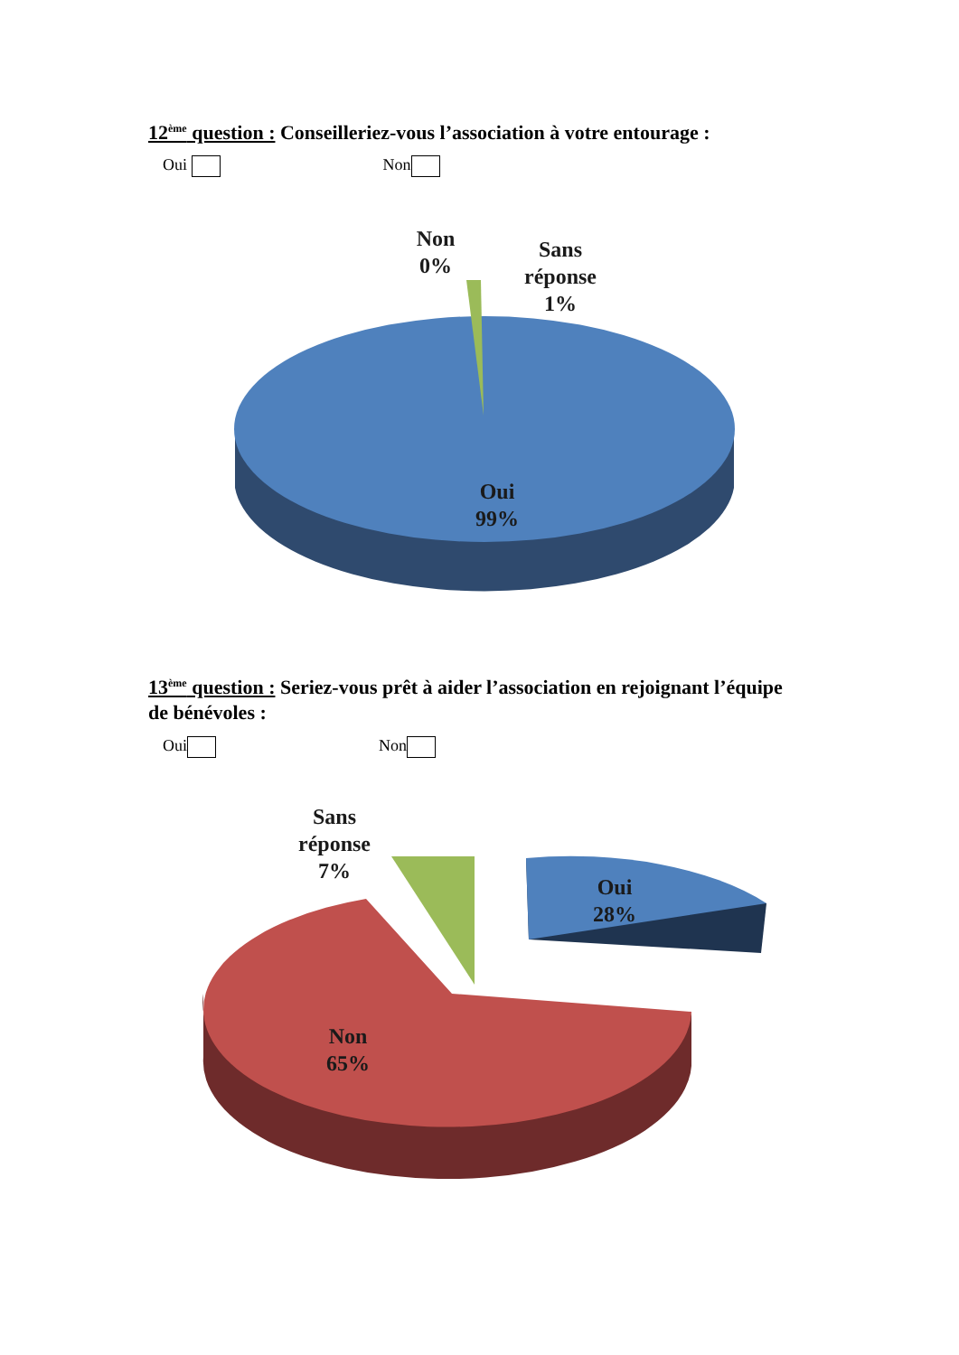12<sup>ème</sup> question : Conseilleriez-vous l’association à votre entourage :
Oui Non
Non
0%
Sans
réponse
1%
Oui
99%
13<sup>ème</sup> question : Seriez-vous prêt à aider l’association en rejoignant l’équipe de bénévoles :
Oui Non
Sans
réponse
7%
Oui
28%
Non
65%